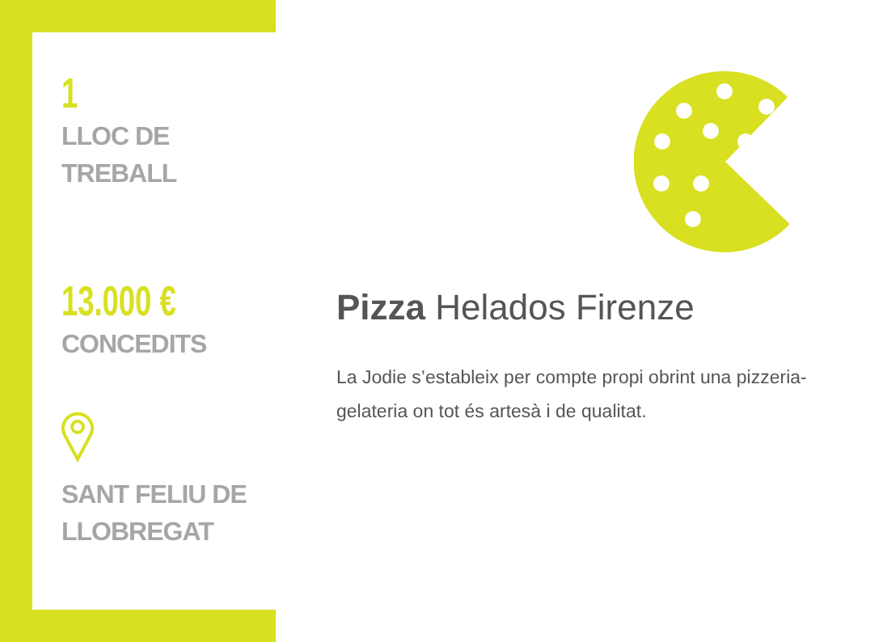1
LLOC DE
TREBALL
13.000 €
CONCEDITS
SANT FELIU DE
LLOBREGAT
Pizza Helados Firenze
La Jodie s’estableix per compte propi obrint una pizzeria-gelateria on tot és artesà i de qualitat.